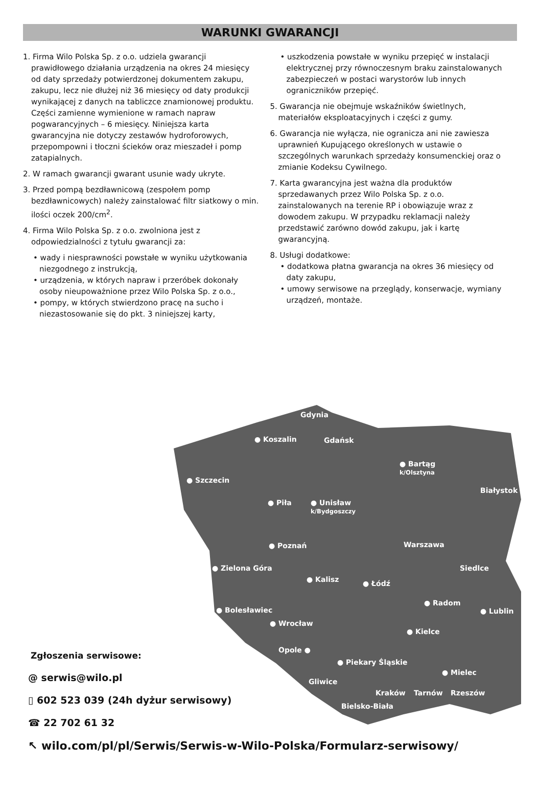WARUNKI GWARANCJI
1. Firma Wilo Polska Sp. z o.o. udziela gwarancji prawidłowego działania urządzenia na okres 24 miesięcy od daty sprzedaży potwierdzonej dokumentem zakupu, zakupu, lecz nie dłużej niż 36 miesięcy od daty produkcji wynikającej z danych na tabliczce znamionowej produktu. Części zamienne wymienione w ramach napraw pogwarancyjnych – 6 miesięcy. Niniejsza karta gwarancyjna nie dotyczy zestawów hydroforowych, przepompowni i tłoczni ścieków oraz mieszadeł i pomp zatapialnych.
2. W ramach gwarancji gwarant usunie wady ukryte.
3. Przed pompą bezdławnicową (zespołem pomp bezdławnicowych) należy zainstalować filtr siatkowy o min. ilości oczek 200/cm<sup>2</sup>.
4. Firma Wilo Polska Sp. z o.o. zwolniona jest z odpowiedzialności z tytułu gwarancji za:
• wady i niesprawności powstałe w wyniku użytkowania niezgodnego z instrukcją,
• urządzenia, w których napraw i przeróbek dokonały osoby nieupoważnione przez Wilo Polska Sp. z o.o.,
• pompy, w których stwierdzono pracę na sucho i niezastosowanie się do pkt. 3 niniejszej karty,
• uszkodzenia powstałe w wyniku przepięć w instalacji elektrycznej przy równoczesnym braku zainstalowanych zabezpieczeń w postaci warystorów lub innych ograniczników przepięć.
5. Gwarancja nie obejmuje wskaźników świetlnych, materiałów eksploatacyjnych i części z gumy.
6. Gwarancja nie wyłącza, nie ogranicza ani nie zawiesza uprawnień Kupującego określonych w ustawie o szczególnych warunkach sprzedaży konsumenckiej oraz o zmianie Kodeksu Cywilnego.
7. Karta gwarancyjna jest ważna dla produktów sprzedawanych przez Wilo Polska Sp. z o.o. zainstalowanych na terenie RP i obowiązuje wraz z dowodem zakupu. W przypadku reklamacji należy przedstawić zarówno dowód zakupu, jak i kartę gwarancyjną.
8. Usługi dodatkowe:
• dodatkowa płatna gwarancja na okres 36 miesięcy od daty zakupu,
• umowy serwisowe na przeglądy, konserwacje, wymiany urządzeń, montaże.
Gdynia
Gdańsk ● Koszalin
● Bartąg
k/Olsztyna
● Szczecin
Białystok
● Piła ● Unisław
k/Bydgoszczy
Warszawa ● Poznań
● Zielona Góra Siedlce
● Kalisz ● Łódź
● Radom
● Lublin ● Bolesławiec
● Wrocław
● Kielce
Opole ●
● Piekary Śląskie
● Mielec
Gliwice
Kraków Tarnów Rzeszów
Bielsko-Biała
Zgłoszenia serwisowe:
@ serwis@wilo.pl
▯ 602 523 039 (24h dyżur serwisowy)
☎ 22 702 61 32
↖ wilo.com/pl/pl/Serwis/Serwis-w-Wilo-Polska/Formularz-serwisowy/